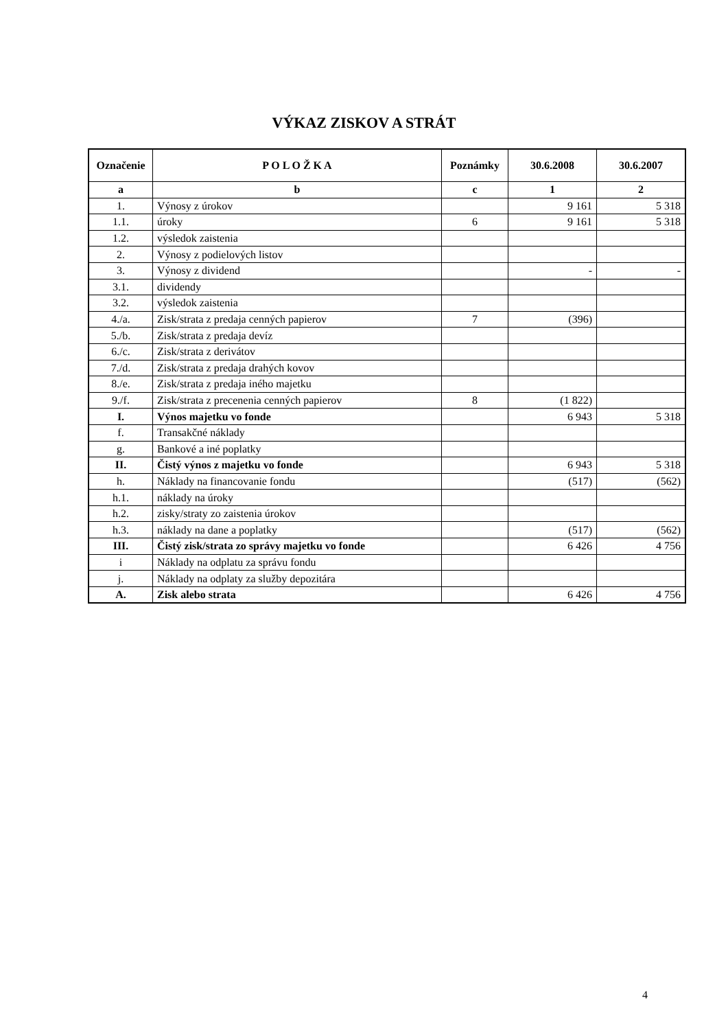VÝKAZ ZISKOV A STRÁT
| Označenie | P O L O Ž K A | Poznámky | 30.6.2008 | 30.6.2007 |
| --- | --- | --- | --- | --- |
| a | b | c | 1 | 2 |
| 1. | Výnosy z úrokov | | 9 161 | 5 318 |
| 1.1. | úroky | 6 | 9 161 | 5 318 |
| 1.2. | výsledok zaistenia | | | |
| 2. | Výnosy z podielových listov | | | |
| 3. | Výnosy z dividend | | - | - |
| 3.1. | dividendy | | | |
| 3.2. | výsledok zaistenia | | | |
| 4./a. | Zisk/strata z predaja cenných papierov | 7 | (396) | |
| 5./b. | Zisk/strata z predaja devíz | | | |
| 6./c. | Zisk/strata z derivátov | | | |
| 7./d. | Zisk/strata z predaja drahých kovov | | | |
| 8./e. | Zisk/strata z predaja iného majetku | | | |
| 9./f. | Zisk/strata z precenenia cenných papierov | 8 | (1 822) | |
| I. | Výnos majetku vo fonde | | 6 943 | 5 318 |
| f. | Transakčné náklady | | | |
| g. | Bankové a iné poplatky | | | |
| II. | Čistý výnos z majetku vo fonde | | 6 943 | 5 318 |
| h. | Náklady na financovanie fondu | | (517) | (562) |
| h.1. | náklady na úroky | | | |
| h.2. | zisky/straty zo zaistenia úrokov | | | |
| h.3. | náklady na dane a poplatky | | (517) | (562) |
| III. | Čistý zisk/strata zo správy majetku vo fonde | | 6 426 | 4 756 |
| i | Náklady na odplatu za správu fondu | | | |
| j. | Náklady na odplaty za služby depozitára | | | |
| A. | Zisk alebo strata | | 6 426 | 4 756 |
4